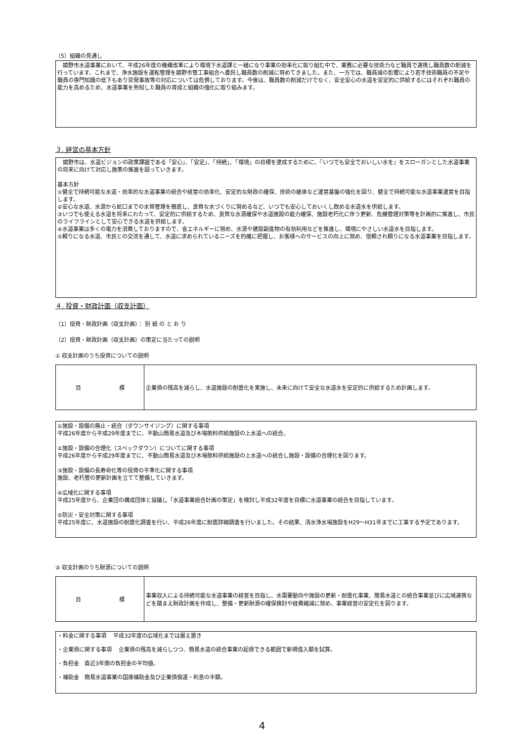（5）組織の見通し
　嬉野市水道事業において、平成26年度の機構改革により環境下水道課と一緒になり事業の効率化に取り組む中で、業務に必要な技術力など職員で連携し職員数の削減を行っています。これまで、浄水施設を運転管理を嬉野市管工事組合へ委託し職員数の削減に努めてきました。また、一方では、職員減の影響により若手技術職員の不足や職員の専門知識の低下もあり突発事故等の対応については危惧しております。今後は、職員数の削減だけでなく、安全安心の水道を安定的に供給するにはそれぞれ職員の能力を高めるため、水道事業を熟知した職員の育成と組織の強化に取り組みます。
３. 経営の基本方針
　嬉野市は、水道ビジョンの政策課題である「安心」、「安定」、「持続」、「環境」の目標を達成するために、『いつでも安全でおいしい水を』をスローガンとした水道事業の将来に向けて対応し施策の推進を図っていきます。
基本方針
①健全で持続可能な水道・効率的な水道事業の統合や経営の効率化、安定的な財政の確保、技術の継承など運営基盤の強化を図り、健全で持続可能な水道事業運営を目指します。
②安心な水道、水源から蛇口までの水質管理を徹底し、良質な水づくりに努めるなど、いつでも安心しておいくし飲める水道水を供給します。
③いつでも使える水道を将来にわたって、安定的に供給するため、良質な水源確保や水道施設の能力確保、施設老朽化に伴う更新、危機管理対策等を計画的に推進し、市民のライフラインとして安心できる水道を供給します。
④水道事業は多くの電力を消費しておりますので、省エネルギーに努め、水源や建設副産物の有効利用などを推進し、環境にやさしい水道水を目指します。
⑤頼りになる水道、市民との交流を通して、水道に求められているニーズを的確に把握し、お客様へのサービスの向上に努め、信頼され頼りになる水道事業を目指します。
４. 投資・財政計画（収支計画）
（1）投資・財政計画（収支計画）： 別 紙 の と お り
（2）投資・財政計画（収支計画）の策定に当たっての説明
① 収支計画のうち投資についての説明
| 目 標 | 企業債の残高を減らし、水道施設の耐震化を実施し、未来に向けて安全な水道水を安定的に供給するため計画します。 |
①施設・設備の廃止・統合（ダウンサイジング）に関する事項
平成26年度から平成29年度までに、不動山簡易水道及び木場飲料供給施設の上水道への統合。
②施設・設備の合理化（スペックダウン）についてに関する事項
平成26年度から平成29年度までに、不動山簡易水道及び木場飲料供給施設の上水道への統合し施設・設備の合理化を図ります。
③施設・設備の長寿命化等の投資の平準化に関する事項
施設、老朽管の更新計画を立てて整備していきます。
④広域化に関する事項
平成25年度から、企業団の構成団体と協議し「水道事業統合計画の策定」を検討し平成32年度を目標に水道事業の統合を目指しています。
⑤防災・安全対策に関する事項
平成25年度に、水道施設の耐震化調査を行い、平成26年度に耐震詳細調査を行いました。その結果、清水浄水場施設をH29～H31年までに工事する予定であります。
② 収支計画のうち財源についての説明
| 目 標 | 事業収入による持続可能な水道事業の経営を目指し、水需要動向や施設の更新・耐震化事業、簡易水道との統合事業並びに広域連携などを踏まえ財政計画を作成し、整備・更新財源の確保検討や経費縮減に努め、事業経営の安定化を図ります。 |
・料金に関する事項　 平成32年度の広域化までは据え置き
・企業債に関する事項　 企業債の残高を減らしつつ、簡易水道の統合事業の起債できる範囲で新規借入額を試算。
・負担金　直近3年間の負担金の平均値。
・補助金　簡易水道事業の国庫補助金及び企業債償還・利息の半額。
4